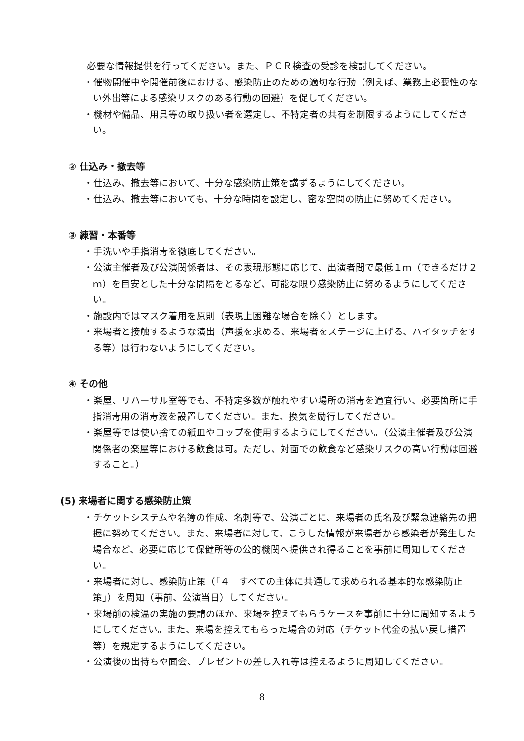必要な情報提供を行ってください。また、ＰＣＲ検査の受診を検討してください。
・催物開催中や開催前後における、感染防止のための適切な行動（例えば、業務上必要性のない外出等による感染リスクのある行動の回避）を促してください。
・機材や備品、用具等の取り扱い者を選定し、不特定者の共有を制限するようにしてください。
② 仕込み・撤去等
・仕込み、撤去等において、十分な感染防止策を講ずるようにしてください。
・仕込み、撤去等においても、十分な時間を設定し、密な空間の防止に努めてください。
③ 練習・本番等
・手洗いや手指消毒を徹底してください。
・公演主催者及び公演関係者は、その表現形態に応じて、出演者間で最低１ｍ（できるだけ２ｍ）を目安とした十分な間隔をとるなど、可能な限り感染防止に努めるようにしてください。
・施設内ではマスク着用を原則（表現上困難な場合を除く）とします。
・来場者と接触するような演出（声援を求める、来場者をステージに上げる、ハイタッチをする等）は行わないようにしてください。
④ その他
・楽屋、リハーサル室等でも、不特定多数が触れやすい場所の消毒を適宜行い、必要箇所に手指消毒用の消毒液を設置してください。また、換気を励行してください。
・楽屋等では使い捨ての紙皿やコップを使用するようにしてください。（公演主催者及び公演関係者の楽屋等における飲食は可。ただし、対面での飲食など感染リスクの高い行動は回避すること。）
(5) 来場者に関する感染防止策
・チケットシステムや名簿の作成、名刺等で、公演ごとに、来場者の氏名及び緊急連絡先の把握に努めてください。また、来場者に対して、こうした情報が来場者から感染者が発生した場合など、必要に応じて保健所等の公的機関へ提供され得ることを事前に周知してください。
・来場者に対し、感染防止策（「４　すべての主体に共通して求められる基本的な感染防止策」）を周知（事前、公演当日）してください。
・来場前の検温の実施の要請のほか、来場を控えてもらうケースを事前に十分に周知するようにしてください。また、来場を控えてもらった場合の対応（チケット代金の払い戻し措置等）を規定するようにしてください。
・公演後の出待ちや面会、プレゼントの差し入れ等は控えるように周知してください。
8